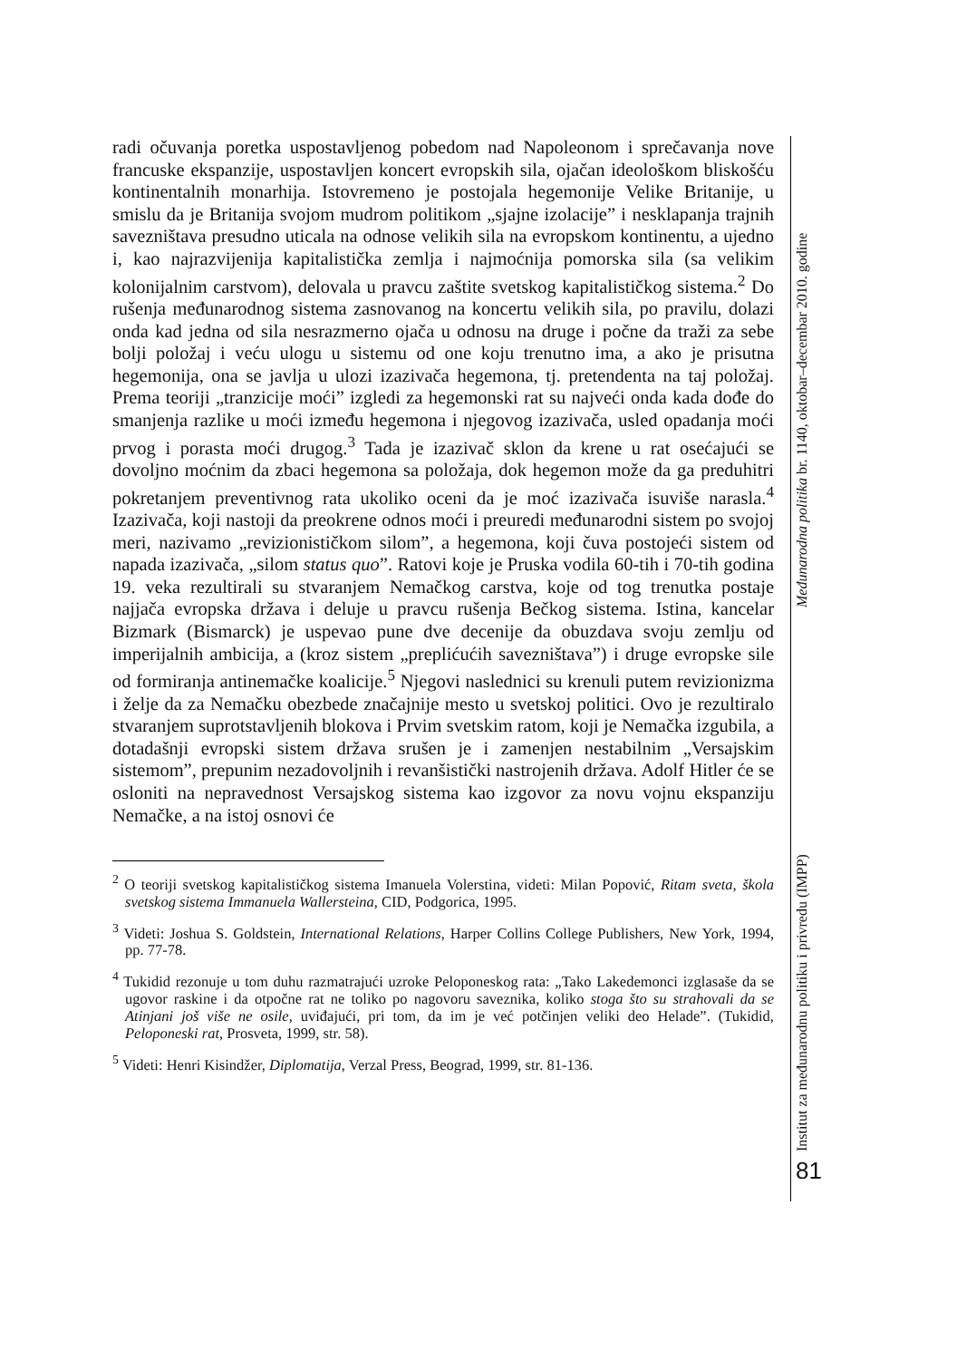radi očuvanja poretka uspostavljenog pobedom nad Napoleonom i sprečavanja nove francuske ekspanzije, uspostavljen koncert evropskih sila, ojačan ideološkom bliskošću kontinentalnih monarhija. Istovremeno je postojala hegemonije Velike Britanije, u smislu da je Britanija svojom mudrom politikom „sjajne izolacije” i nesklapanja trajnih savezništava presudno uticala na odnose velikih sila na evropskom kontinentu, a ujedno i, kao najrazvijenija kapitalistička zemlja i najmoćnija pomorska sila (sa velikim kolonijalnim carstvom), delovala u pravcu zaštite svetskog kapitalističkog sistema.<sup>2</sup> Do rušenja međunarodnog sistema zasnovanog na koncertu velikih sila, po pravilu, dolazi onda kad jedna od sila nesrazmerno ojača u odnosu na druge i počne da traži za sebe bolji položaj i veću ulogu u sistemu od one koju trenutno ima, a ako je prisutna hegemonija, ona se javlja u ulozi izazivača hegemona, tj. pretendenta na taj položaj. Prema teoriji „tranzicije moći” izgledi za hegemonski rat su najveći onda kada dođe do smanjenja razlike u moći između hegemona i njegovog izazivača, usled opadanja moći prvog i porasta moći drugog.<sup>3</sup> Tada je izazivač sklon da krene u rat osećajući se dovoljno moćnim da zbaci hegemona sa položaja, dok hegemon može da ga preduhitri pokretanjem preventivnog rata ukoliko oceni da je moć izazivača isuviše narasla.<sup>4</sup> Izazivača, koji nastoji da preokrene odnos moći i preuredi međunarodni sistem po svojoj meri, nazivamo „revizionističkom silom”, a hegemona, koji čuva postojeći sistem od napada izazivača, „silom status quo”. Ratovi koje je Pruska vodila 60-tih i 70-tih godina 19. veka rezultirali su stvaranjem Nemačkog carstva, koje od tog trenutka postaje najjača evropska država i deluje u pravcu rušenja Bečkog sistema. Istina, kancelar Bizmark (Bismarck) je uspevao pune dve decenije da obuzdava svoju zemlju od imperijalnih ambicija, a (kroz sistem „preplićućih savezništava”) i druge evropske sile od formiranja antinemačke koalicije.<sup>5</sup> Njegovi naslednici su krenuli putem revizionizma i želje da za Nemačku obezbede značajnije mesto u svetskoj politici. Ovo je rezultiralo stvaranjem suprotstavljenih blokova i Prvim svetskim ratom, koji je Nemačka izgubila, a dotadašnji evropski sistem država srušen je i zamenjen nestabilnim „Versajskim sistemom”, prepunim nezadovoljnih i revanšistički nastrojenih država. Adolf Hitler će se osloniti na nepravednost Versajskog sistema kao izgovor za novu vojnu ekspanziju Nemačke, a na istoj osnovi će
<sup>2</sup> O teoriji svetskog kapitalističkog sistema Imanuela Volerstina, videti: Milan Popović, Ritam sveta, škola svetskog sistema Immanuela Wallersteina, CID, Podgorica, 1995.
<sup>3</sup> Videti: Joshua S. Goldstein, International Relations, Harper Collins College Publishers, New York, 1994, pp. 77-78.
<sup>4</sup> Tukidid rezonuje u tom duhu razmatrajući uzroke Peloponeskog rata: „Tako Lakedemonci izglasaše da se ugovor raskine i da otpočne rat ne toliko po nagovoru saveznika, koliko stoga što su strahovali da se Atinjani još više ne osile, uviđajući, pri tom, da im je već potčinjen veliki deo Helade”. (Tukidid, Peloponeski rat, Prosveta, 1999, str. 58).
<sup>5</sup> Videti: Henri Kisindžer, Diplomatija, Verzal Press, Beograd, 1999, str. 81-136.
Međunarodna politika br. 1140, oktobar–decembar 2010. godine
Institut za međunarodnu politiku i privredu (IMPP)
81